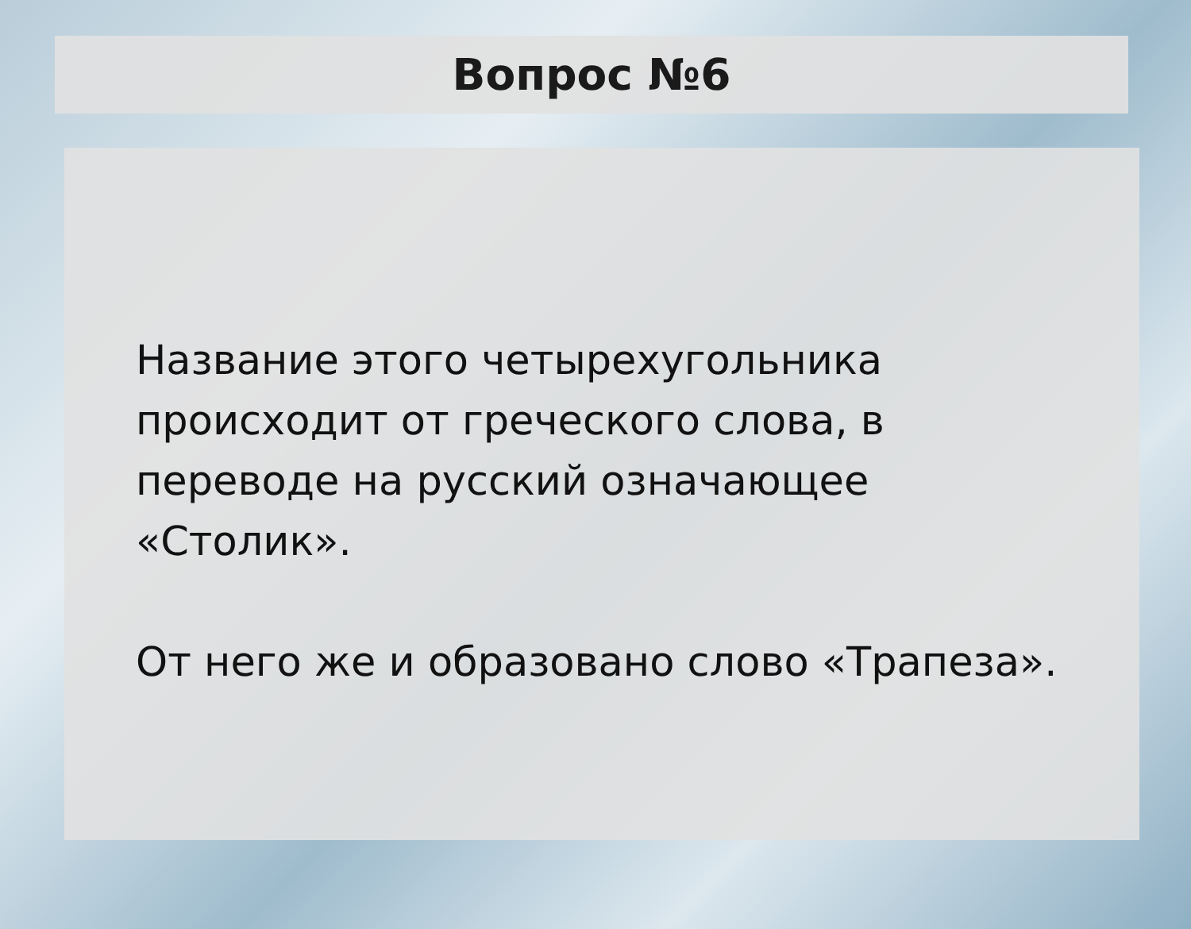Вопрос №6
Название этого четырехугольника происходит от греческого слова, в переводе на русский означающее «Столик».
От него же и образовано слово «Трапеза».